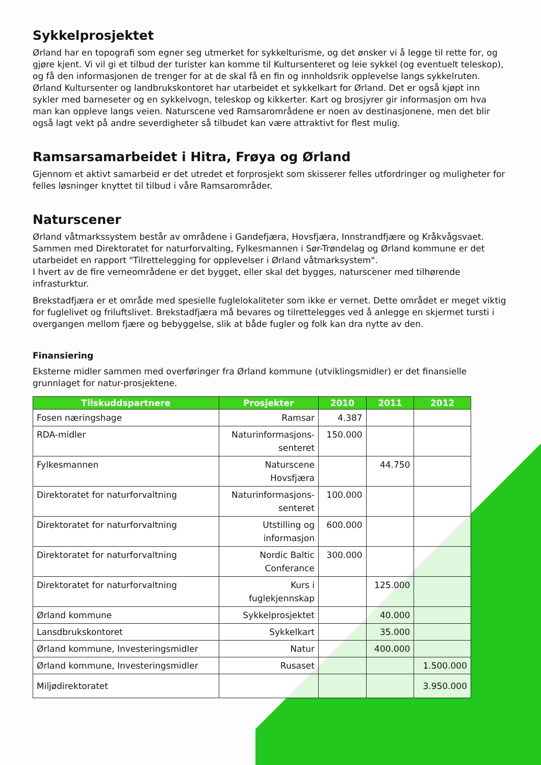Sykkelprosjektet
Ørland har en topografi som egner seg utmerket for sykkelturisme, og det ønsker vi å legge til rette for, og gjøre kjent. Vi vil gi et tilbud der turister kan komme til Kultursenteret og leie sykkel (og eventuelt teleskop), og få den informasjonen de trenger for at de skal få en fin og innholdsrik opplevelse langs sykkelruten. Ørland Kultursenter og landbrukskontoret har utarbeidet et sykkelkart for Ørland. Det er også kjøpt inn sykler med barneseter og en sykkelvogn, teleskop og kikkerter. Kart og brosjyrer gir informasjon om hva man kan oppleve langs veien. Naturscene ved Ramsarområdene er noen av destinasjonene, men det blir også lagt vekt på andre severdigheter så tilbudet kan være attraktivt for flest mulig.
Ramsarsamarbeidet i Hitra, Frøya og Ørland
Gjennom et aktivt samarbeid er det utredet et forprosjekt som skisserer felles utfordringer og muligheter for felles løsninger knyttet til tilbud i våre Ramsarområder.
Naturscener
Ørland våtmarkssystem består av områdene i Gandefjæra, Hovsfjæra, Innstrandfjære og Kråkvågsvaet. Sammen med Direktoratet for naturforvalting, Fylkesmannen i Sør-Trøndelag og Ørland kommune er det utarbeidet en rapport "Tilrettelegging for opplevelser i Ørland våtmarksystem".
I hvert av de fire verneområdene er det bygget, eller skal det bygges, naturscener med tilhørende infrasturktur.
Brekstadfjæra er et område med spesielle fuglelokaliteter som ikke er vernet. Dette området er meget viktig for fuglelivet og friluftslivet. Brekstadfjæra må bevares og tilrettelegges ved å anlegge en skjermet tursti i overgangen mellom fjære og bebyggelse, slik at både fugler og folk kan dra nytte av den.
Finansiering
Eksterne midler sammen med overføringer fra Ørland kommune (utviklingsmidler) er det finansielle grunnlaget for natur-prosjektene.
| Tilskuddspartnere | Prosjekter | 2010 | 2011 | 2012 |
| --- | --- | --- | --- | --- |
| Fosen næringshage | Ramsar | 4.387 | | |
| RDA-midler | Naturinformasjons- senteret | 150.000 | | |
| Fylkesmannen | Naturscene Hovsfjæra | | 44.750 | |
| Direktoratet for naturforvaltning | Naturinformasjons- senteret | 100.000 | | |
| Direktoratet for naturforvaltning | Utstilling og informasjon | 600.000 | | |
| Direktoratet for naturforvaltning | Nordic Baltic Conferance | 300.000 | | |
| Direktoratet for naturforvaltning | Kurs i fuglekjennskap | | 125.000 | |
| Ørland kommune | Sykkelprosjektet | | 40.000 | |
| Lansdbrukskontoret | Sykkelkart | | 35.000 | |
| Ørland kommune, Investeringsmidler | Natur | | 400.000 | |
| Ørland kommune, Investeringsmidler | Rusaset | | | 1.500.000 |
| Miljødirektoratet | | | | 3.950.000 |